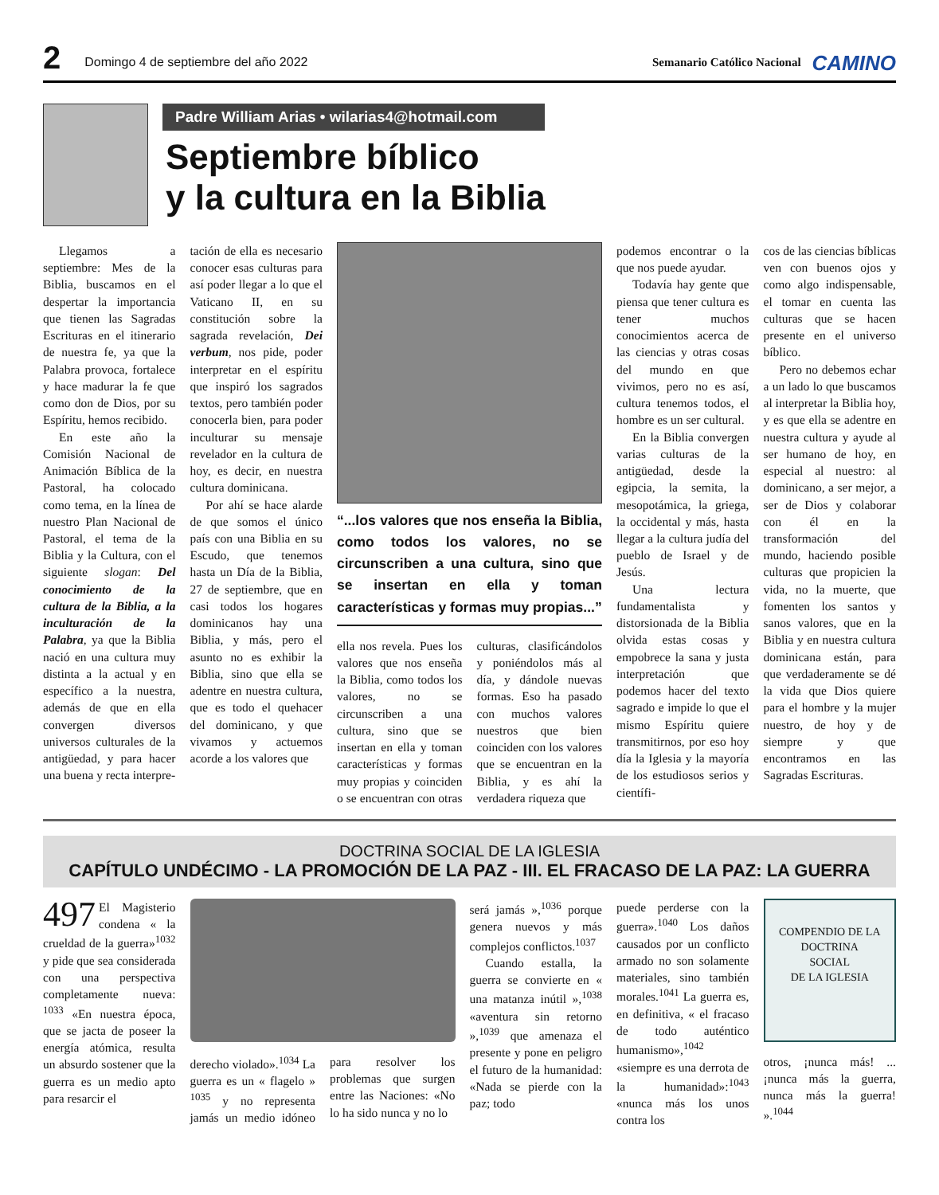2 Domingo 4 de septiembre del año 2022 Semanario Católico Nacional CAMINO
Padre William Arias • wilarias4@hotmail.com
Septiembre bíblico
y la cultura en la Biblia
Llegamos a septiembre: Mes de la Biblia, buscamos en el despertar la importancia que tienen las Sagradas Escrituras en el itinerario de nuestra fe, ya que la Palabra provoca, fortalece y hace madurar la fe que como don de Dios, por su Espíritu, hemos recibido.
En este año la Comisión Nacional de Animación Bíblica de la Pastoral, ha colocado como tema, en la línea de nuestro Plan Nacional de Pastoral, el tema de la Biblia y la Cultura, con el siguiente slogan: Del conocimiento de la cultura de la Biblia, a la inculturación de la Palabra, ya que la Biblia nació en una cultura muy distinta a la actual y en específico a la nuestra, además de que en ella convergen diversos universos culturales de la antigüedad, y para hacer una buena y recta interpre-
tación de ella es necesario conocer esas culturas para así poder llegar a lo que el Vaticano II, en su constitución sobre la sagrada revelación, Dei verbum, nos pide, poder interpretar en el espíritu que inspiró los sagrados textos, pero también poder conocerla bien, para poder inculturar su mensaje revelador en la cultura de hoy, es decir, en nuestra cultura dominicana.
Por ahí se hace alarde de que somos el único país con una Biblia en su Escudo, que tenemos hasta un Día de la Biblia, 27 de septiembre, que en casi todos los hogares dominicanos hay una Biblia, y más, pero el asunto no es exhibir la Biblia, sino que ella se adentre en nuestra cultura, que es todo el quehacer del dominicano, y que vivamos y actuemos acorde a los valores que
“...los valores que nos enseña la Biblia, como todos los valores, no se circunscriben a una cultura, sino que se insertan en ella y toman características y formas muy propias...”
ella nos revela. Pues los valores que nos enseña la Biblia, como todos los valores, no se circunscriben a una cultura, sino que se insertan en ella y toman características y formas muy propias y coinciden o se encuentran con otras culturas, clasificándolos y poniéndolos más al día, y dándole nuevas formas. Eso ha pasado con muchos valores nuestros que bien coinciden con los valores que se encuentran en la Biblia, y es ahí la verdadera riqueza que
podemos encontrar o la que nos puede ayudar.
Todavía hay gente que piensa que tener cultura es tener muchos conocimientos acerca de las ciencias y otras cosas del mundo en que vivimos, pero no es así, cultura tenemos todos, el hombre es un ser cultural.
En la Biblia convergen varias culturas de la antigüedad, desde la egipcia, la semita, la mesopotámica, la griega, la occidental y más, hasta llegar a la cultura judía del pueblo de Israel y de Jesús.
Una lectura fundamentalista y distorsionada de la Biblia olvida estas cosas y empobrece la sana y justa interpretación que podemos hacer del texto sagrado e impide lo que el mismo Espíritu quiere transmitirnos, por eso hoy día la Iglesia y la mayoría de los estudiosos serios y científi-
cos de las ciencias bíblicas ven con buenos ojos y como algo indispensable, el tomar en cuenta las culturas que se hacen presente en el universo bíblico.
Pero no debemos echar a un lado lo que buscamos al interpretar la Biblia hoy, y es que ella se adentre en nuestra cultura y ayude al ser humano de hoy, en especial al nuestro: al dominicano, a ser mejor, a ser de Dios y colaborar con él en la transformación del mundo, haciendo posible culturas que propicien la vida, no la muerte, que fomenten los santos y sanos valores, que en la Biblia y en nuestra cultura dominicana están, para que verdaderamente se dé la vida que Dios quiere para el hombre y la mujer nuestro, de hoy y de siempre y que encontramos en las Sagradas Escrituras.
DOCTRINA SOCIAL DE LA IGLESIA
CAPÍTULO UNDÉCIMO - LA PROMOCIÓN DE LA PAZ - III. EL FRACASO DE LA PAZ: LA GUERRA
497 El Magisterio condena « la crueldad de la guerra»<sup>1032</sup> y pide que sea considerada con una perspectiva completamente nueva: <sup>1033</sup> «En nuestra época, que se jacta de poseer la energía atómica, resulta un absurdo sostener que la guerra es un medio apto para resarcir el
derecho violado».<sup>1034</sup> La guerra es un « flagelo » <sup>1035</sup> y no representa jamás un medio idóneo para resolver los problemas que surgen entre las Naciones: «No lo ha sido nunca y no lo
será jamás »,<sup>1036</sup> porque genera nuevos y más complejos conflictos.<sup>1037</sup>
Cuando estalla, la guerra se convierte en « una matanza inútil »,<sup>1038</sup> «aventura sin retorno »,<sup>1039</sup> que amenaza el presente y pone en peligro el futuro de la humanidad: «Nada se pierde con la paz; todo
puede perderse con la guerra».<sup>1040</sup> Los daños causados por un conflicto armado no son solamente materiales, sino también morales.<sup>1041</sup> La guerra es, en definitiva, « el fracaso de todo auténtico humanismo»,<sup>1042</sup> «siempre es una derrota de la humanidad»:<sup>1043</sup> «nunca más los unos contra los
COMPENDIO DE LA
DOCTRINA
SOCIAL
DE LA IGLESIA
otros, ¡nunca más! ... ¡nunca más la guerra, nunca más la guerra! ».<sup>1044</sup>